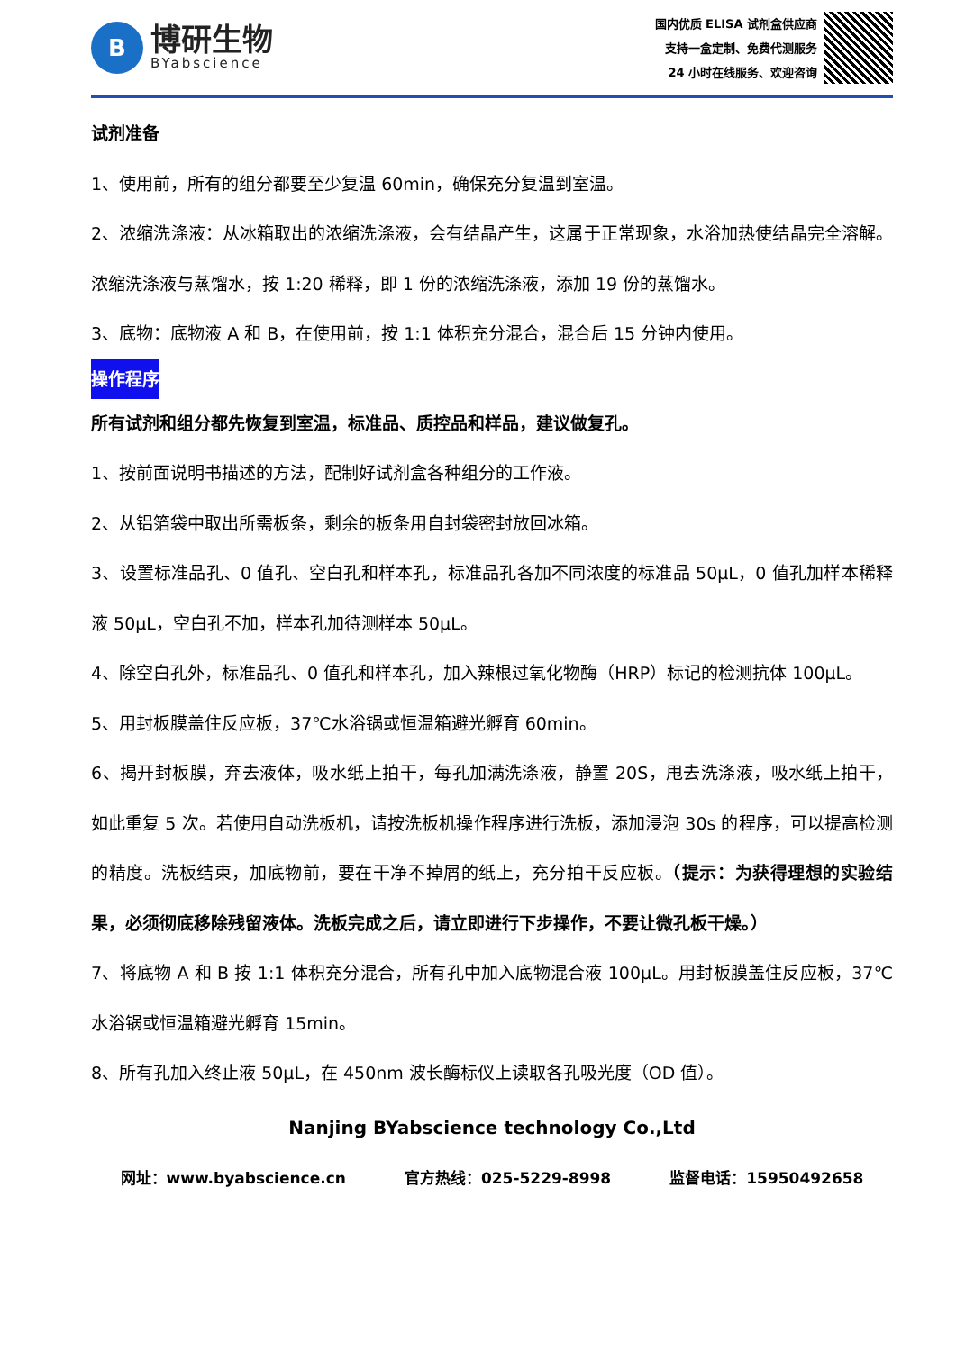B
博研生物
BYabscience
国内优质 ELISA 试剂盒供应商
支持一盒定制、免费代测服务
24 小时在线服务、欢迎咨询
试剂准备
1、使用前，所有的组分都要至少复温 60min，确保充分复温到室温。
2、浓缩洗涤液：从冰箱取出的浓缩洗涤液，会有结晶产生，这属于正常现象，水浴加热使结晶完全溶解。浓缩洗涤液与蒸馏水，按 1:20 稀释，即 1 份的浓缩洗涤液，添加 19 份的蒸馏水。
3、底物：底物液 A 和 B，在使用前，按 1:1 体积充分混合，混合后 15 分钟内使用。
操作程序
所有试剂和组分都先恢复到室温，标准品、质控品和样品，建议做复孔。
1、按前面说明书描述的方法，配制好试剂盒各种组分的工作液。
2、从铝箔袋中取出所需板条，剩余的板条用自封袋密封放回冰箱。
3、设置标准品孔、0 值孔、空白孔和样本孔，标准品孔各加不同浓度的标准品 50μL，0 值孔加样本稀释液 50μL，空白孔不加，样本孔加待测样本 50μL。
4、除空白孔外，标准品孔、0 值孔和样本孔，加入辣根过氧化物酶（HRP）标记的检测抗体 100μL。
5、用封板膜盖住反应板，37℃水浴锅或恒温箱避光孵育 60min。
6、揭开封板膜，弃去液体，吸水纸上拍干，每孔加满洗涤液，静置 20S，甩去洗涤液，吸水纸上拍干，如此重复 5 次。若使用自动洗板机，请按洗板机操作程序进行洗板，添加浸泡 30s 的程序，可以提高检测的精度。洗板结束，加底物前，要在干净不掉屑的纸上，充分拍干反应板。（提示：为获得理想的实验结果，必须彻底移除残留液体。洗板完成之后，请立即进行下步操作，不要让微孔板干燥。）
7、将底物 A 和 B 按 1:1 体积充分混合，所有孔中加入底物混合液 100μL。用封板膜盖住反应板，37℃水浴锅或恒温箱避光孵育 15min。
8、所有孔加入终止液 50μL，在 450nm 波长酶标仪上读取各孔吸光度（OD 值）。
Nanjing BYabscience technology Co.,Ltd
网址：www.byabscience.cn 官方热线：025-5229-8998 监督电话：15950492658